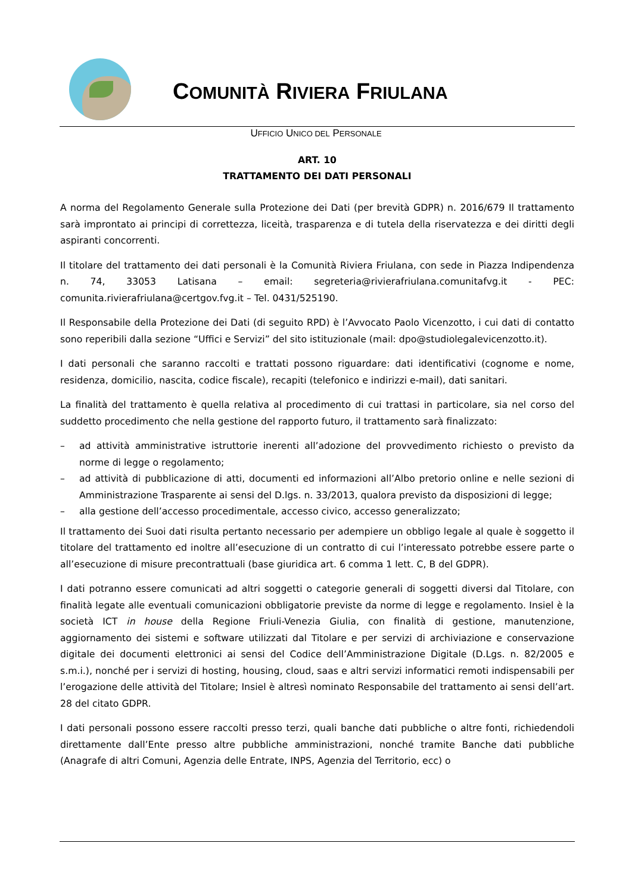COMUNITÀ RIVIERA FRIULANA
UFFICIO UNICO DEL PERSONALE
ART. 10
TRATTAMENTO DEI DATI PERSONALI
A norma del Regolamento Generale sulla Protezione dei Dati (per brevità GDPR) n. 2016/679 Il trattamento sarà improntato ai principi di correttezza, liceità, trasparenza e di tutela della riservatezza e dei diritti degli aspiranti concorrenti.
Il titolare del trattamento dei dati personali è la Comunità Riviera Friulana, con sede in Piazza Indipendenza n. 74, 33053 Latisana – email: segreteria@rivierafriulana.comunitafvg.it - PEC: comunita.rivierafriulana@certgov.fvg.it – Tel. 0431/525190.
Il Responsabile della Protezione dei Dati (di seguito RPD) è l’Avvocato Paolo Vicenzotto, i cui dati di contatto sono reperibili dalla sezione “Uffici e Servizi” del sito istituzionale (mail: dpo@studiolegalevicenzotto.it).
I dati personali che saranno raccolti e trattati possono riguardare: dati identificativi (cognome e nome, residenza, domicilio, nascita, codice fiscale), recapiti (telefonico e indirizzi e-mail), dati sanitari.
La finalità del trattamento è quella relativa al procedimento di cui trattasi in particolare, sia nel corso del suddetto procedimento che nella gestione del rapporto futuro, il trattamento sarà finalizzato:
– ad attività amministrative istruttorie inerenti all’adozione del provvedimento richiesto o previsto da norme di legge o regolamento;
– ad attività di pubblicazione di atti, documenti ed informazioni all’Albo pretorio online e nelle sezioni di Amministrazione Trasparente ai sensi del D.lgs. n. 33/2013, qualora previsto da disposizioni di legge;
– alla gestione dell’accesso procedimentale, accesso civico, accesso generalizzato;
Il trattamento dei Suoi dati risulta pertanto necessario per adempiere un obbligo legale al quale è soggetto il titolare del trattamento ed inoltre all’esecuzione di un contratto di cui l’interessato potrebbe essere parte o all’esecuzione di misure precontrattuali (base giuridica art. 6 comma 1 lett. C, B del GDPR).
I dati potranno essere comunicati ad altri soggetti o categorie generali di soggetti diversi dal Titolare, con finalità legate alle eventuali comunicazioni obbligatorie previste da norme di legge e regolamento. Insiel è la società ICT in house della Regione Friuli-Venezia Giulia, con finalità di gestione, manutenzione, aggiornamento dei sistemi e software utilizzati dal Titolare e per servizi di archiviazione e conservazione digitale dei documenti elettronici ai sensi del Codice dell’Amministrazione Digitale (D.Lgs. n. 82/2005 e s.m.i.), nonché per i servizi di hosting, housing, cloud, saas e altri servizi informatici remoti indispensabili per l’erogazione delle attività del Titolare; Insiel è altresì nominato Responsabile del trattamento ai sensi dell’art. 28 del citato GDPR.
I dati personali possono essere raccolti presso terzi, quali banche dati pubbliche o altre fonti, richiedendoli direttamente dall’Ente presso altre pubbliche amministrazioni, nonché tramite Banche dati pubbliche (Anagrafe di altri Comuni, Agenzia delle Entrate, INPS, Agenzia del Territorio, ecc) o